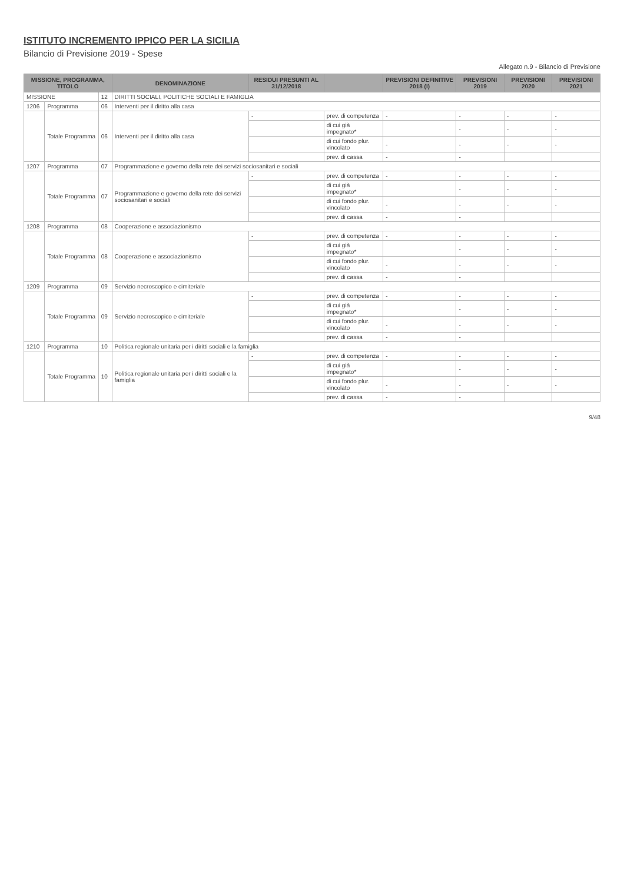ISTITUTO INCREMENTO IPPICO PER LA SICILIA
Bilancio di Previsione 2019 - Spese
Allegato n.9 - Bilancio di Previsione
| MISSIONE, PROGRAMMA, TITOLO | | | DENOMINAZIONE | RESIDUI PRESUNTI AL 31/12/2018 | | PREVISIONI DEFINITIVE 2018 (I) | PREVISIONI 2019 | PREVISIONI 2020 | PREVISIONI 2021 |
| --- | --- | --- | --- | --- | --- | --- | --- | --- | --- |
| MISSIONE | | 12 | DIRITTI SOCIALI, POLITICHE SOCIALI E FAMIGLIA | | | | | | |
| 1206 | Programma | 06 | Interventi per il diritto alla casa | | | | | | |
| | Totale Programma | 06 | Interventi per il diritto alla casa | - | prev. di competenza | - | - | - | - |
| | | | | | di cui già impegnato* | | - | - | - |
| | | | | | di cui fondo plur. vincolato | - | - | - | - |
| | | | | | prev. di cassa | - | - | | |
| 1207 | Programma | 07 | Programmazione e governo della rete dei servizi sociosanitari e sociali | | | | | | |
| | Totale Programma | 07 | Programmazione e governo della rete dei servizi sociosanitari e sociali | - | prev. di competenza | - | - | - | - |
| | | | | | di cui già impegnato* | | - | - | - |
| | | | | | di cui fondo plur. vincolato | - | - | - | - |
| | | | | | prev. di cassa | - | - | | |
| 1208 | Programma | 08 | Cooperazione e associazionismo | | | | | | |
| | Totale Programma | 08 | Cooperazione e associazionismo | - | prev. di competenza | - | - | - | - |
| | | | | | di cui già impegnato* | | - | - | - |
| | | | | | di cui fondo plur. vincolato | - | - | - | - |
| | | | | | prev. di cassa | - | - | | |
| 1209 | Programma | 09 | Servizio necroscopico e cimiteriale | | | | | | |
| | Totale Programma | 09 | Servizio necroscopico e cimiteriale | - | prev. di competenza | - | - | - | - |
| | | | | | di cui già impegnato* | | - | - | - |
| | | | | | di cui fondo plur. vincolato | - | - | - | - |
| | | | | | prev. di cassa | - | - | | |
| 1210 | Programma | 10 | Politica regionale unitaria per i diritti sociali e la famiglia | | | | | | |
| | Totale Programma | 10 | Politica regionale unitaria per i diritti sociali e la famiglia | - | prev. di competenza | - | - | - | - |
| | | | | | di cui già impegnato* | | - | - | - |
| | | | | | di cui fondo plur. vincolato | - | - | - | - |
| | | | | | prev. di cassa | - | - | | |
9/48